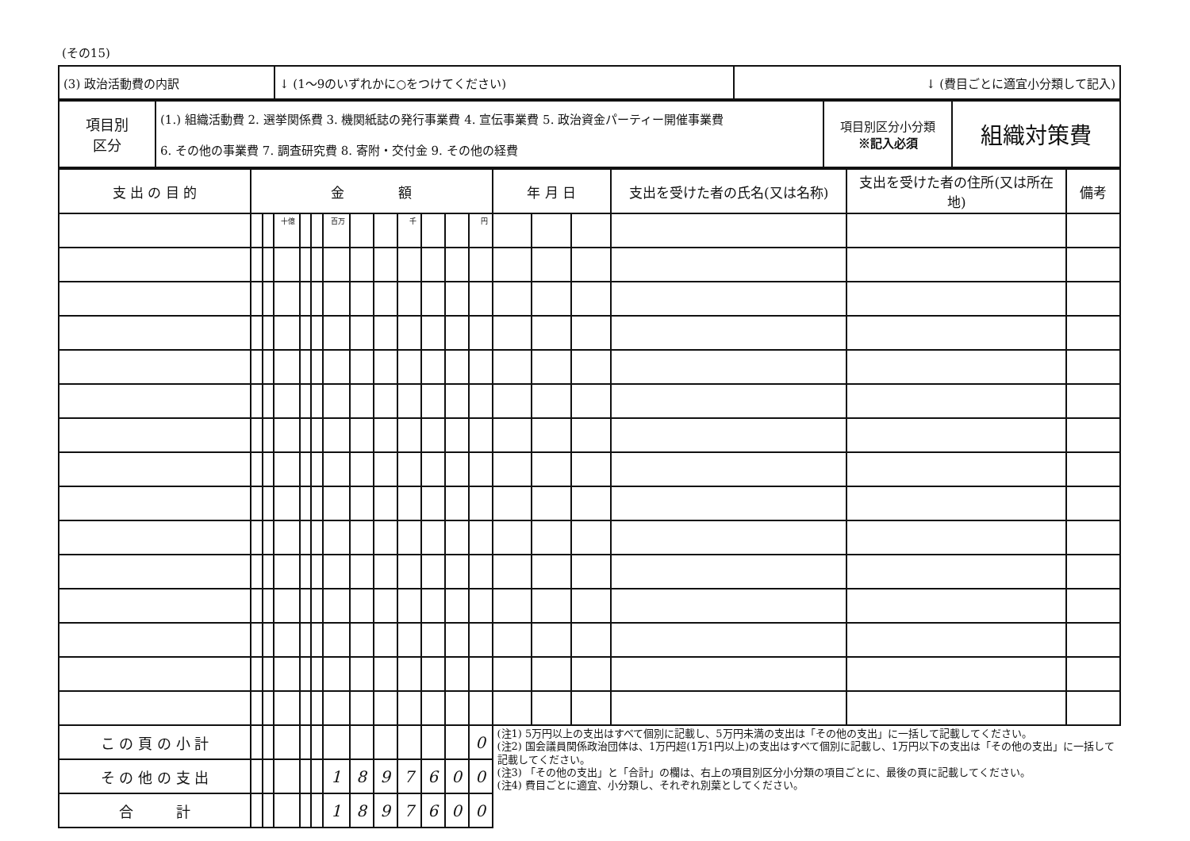(その15)
| (3) 政治活動費の内訳 | ↓ (1～9のいずれかに○をつけてください) | ↓ (費目ごとに適宜小分類して記入) |
| 項目別 区分 | (1.) 組織活動費 2. 選挙関係費 3. 機関紙誌の発行事業費 4. 宣伝事業費 5. 政治資金パーティー開催事業費 6. その他の事業費 7. 調査研究費 8. 寄附・交付金 9. その他の経費 | 項目別区分小分類 ※記入必須 | 組織対策費 |
| 支 出 の 目 的 | 金 額 | | | | | | | | | | | | 年 月 日 | | | 支出を受けた者の氏名(又は名称) | 支出を受けた者の住所(又は所在地) | 備考 |
| --- | --- | --- | --- | --- | --- | --- | --- | --- | --- | --- | --- | --- | --- | --- | --- | --- | --- | --- |
| | | | 十億 | | | 百万 | | | 千 | | | 円 | | | | | | |
| こ の 頁 の 小 計 | | | | | | | | | | | | 0 | (注1) 5万円以上の支出はすべて個別に記載し、5万円未満の支出は「その他の支出」に一括して記載してください。 (注2) 国会議員関係政治団体は、1万円超(1万1円以上)の支出はすべて個別に記載し、1万円以下の支出は「その他の支出」に一括して記載してください。 (注3) 「その他の支出」と「合計」の欄は、右上の項目別区分小分類の項目ごとに、最後の頁に記載してください。 (注4) 費目ごとに適宜、小分類し、それぞれ別葉としてください。 | | | | | |
| そ の 他 の 支 出 | | | | | | 1 | 8 | 9 | 7 | 6 | 0 | 0 | | | | | | |
| 合 計 | | | | | | 1 | 8 | 9 | 7 | 6 | 0 | 0 | | | | | | |